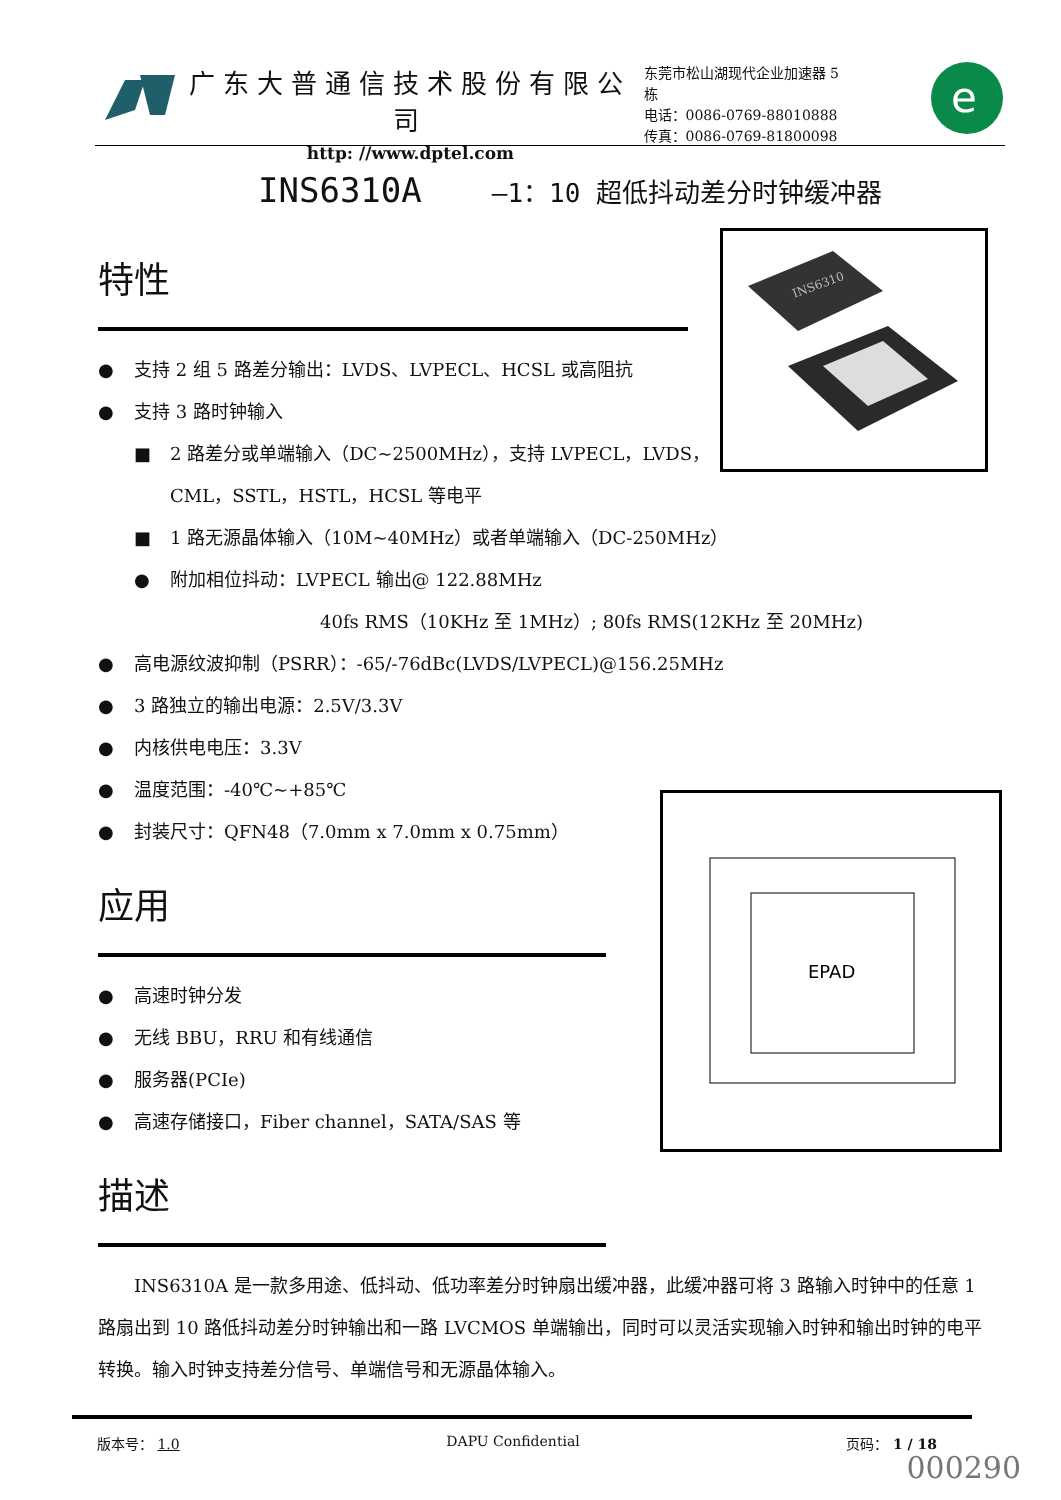广东大普通信技术股份有限公司
http: //www.dptel.com
东莞市松山湖现代企业加速器 5 栋
电话：0086-0769-88010888
传真：0086-0769-81800098
e
INS6310A —1：10 超低抖动差分时钟缓冲器
INS6310
EPAD
特性
● 支持 2 组 5 路差分输出：LVDS、LVPECL、HCSL 或高阻抗
● 支持 3 路时钟输入
■ 2 路差分或单端输入（DC~2500MHz），支持 LVPECL，LVDS，
CML，SSTL，HSTL，HCSL 等电平
■ 1 路无源晶体输入（10M~40MHz）或者单端输入（DC-250MHz）
● 附加相位抖动：LVPECL 输出@ 122.88MHz
40fs RMS（10KHz 至 1MHz）; 80fs RMS(12KHz 至 20MHz)
● 高电源纹波抑制（PSRR）：-65/-76dBc(LVDS/LVPECL)@156.25MHz
● 3 路独立的输出电源：2.5V/3.3V
● 内核供电电压：3.3V
● 温度范围：-40℃~+85℃
● 封装尺寸：QFN48（7.0mm x 7.0mm x 0.75mm）
应用
● 高速时钟分发
● 无线 BBU，RRU 和有线通信
● 服务器(PCIe)
● 高速存储接口，Fiber channel，SATA/SAS 等
描述
INS6310A 是一款多用途、低抖动、低功率差分时钟扇出缓冲器，此缓冲器可将 3 路输入时钟中的任意 1 路扇出到 10 路低抖动差分时钟输出和一路 LVCMOS 单端输出，同时可以灵活实现输入时钟和输出时钟的电平转换。输入时钟支持差分信号、单端信号和无源晶体输入。
版本号： 1.0 DAPU Confidential 页码： 1 / 18
000290